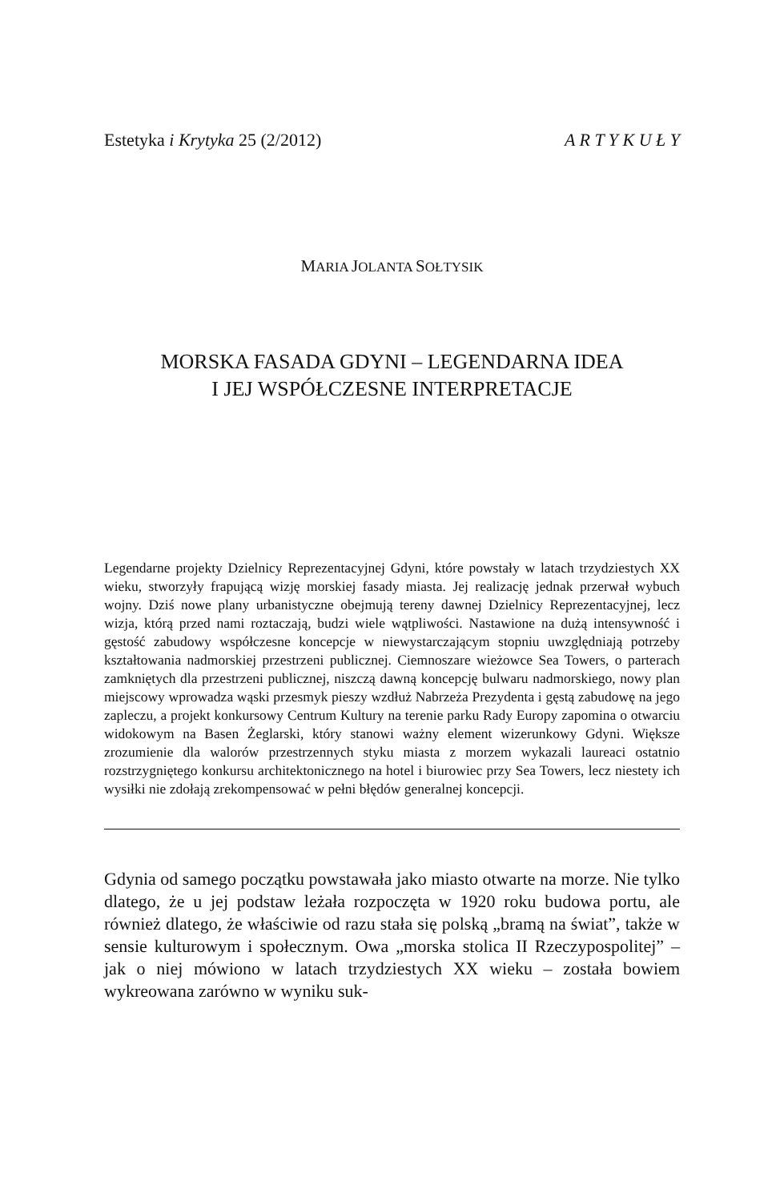Estetyka i Krytyka 25 (2/2012) A R T Y K U Ł Y
MARIA JOLANTA SOŁTYSIK
MORSKA FASADA GDYNI – LEGENDARNA IDEA
I JEJ WSPÓŁCZESNE INTERPRETACJE
Legendarne projekty Dzielnicy Reprezentacyjnej Gdyni, które powstały w latach trzydziestych XX wieku, stworzyły frapującą wizję morskiej fasady miasta. Jej realizację jednak przerwał wybuch wojny. Dziś nowe plany urbanistyczne obejmują tereny dawnej Dzielnicy Reprezentacyjnej, lecz wizja, którą przed nami roztaczają, budzi wiele wątpliwości. Nastawione na dużą intensywność i gęstość zabudowy współczesne koncepcje w niewystarczającym stopniu uwzględniają potrzeby kształtowania nadmorskiej przestrzeni publicznej. Ciemnoszare wieżowce Sea Towers, o parterach zamkniętych dla przestrzeni publicznej, niszczą dawną koncepcję bulwaru nadmorskiego, nowy plan miejscowy wprowadza wąski przesmyk pieszy wzdłuż Nabrzeża Prezydenta i gęstą zabudowę na jego zapleczu, a projekt konkursowy Centrum Kultury na terenie parku Rady Europy zapomina o otwarciu widokowym na Basen Żeglarski, który stanowi ważny element wizerunkowy Gdyni. Większe zrozumienie dla walorów przestrzennych styku miasta z morzem wykazali laureaci ostatnio rozstrzygniętego konkursu architektonicznego na hotel i biurowiec przy Sea Towers, lecz niestety ich wysiłki nie zdołają zrekompensować w pełni błędów generalnej koncepcji.
Gdynia od samego początku powstawała jako miasto otwarte na morze. Nie tylko dlatego, że u jej podstaw leżała rozpoczęta w 1920 roku budowa portu, ale również dlatego, że właściwie od razu stała się polską „bramą na świat”, także w sensie kulturowym i społecznym. Owa „morska stolica II Rzeczypospolitej” – jak o niej mówiono w latach trzydziestych XX wieku – została bowiem wykreowana zarówno w wyniku suk-